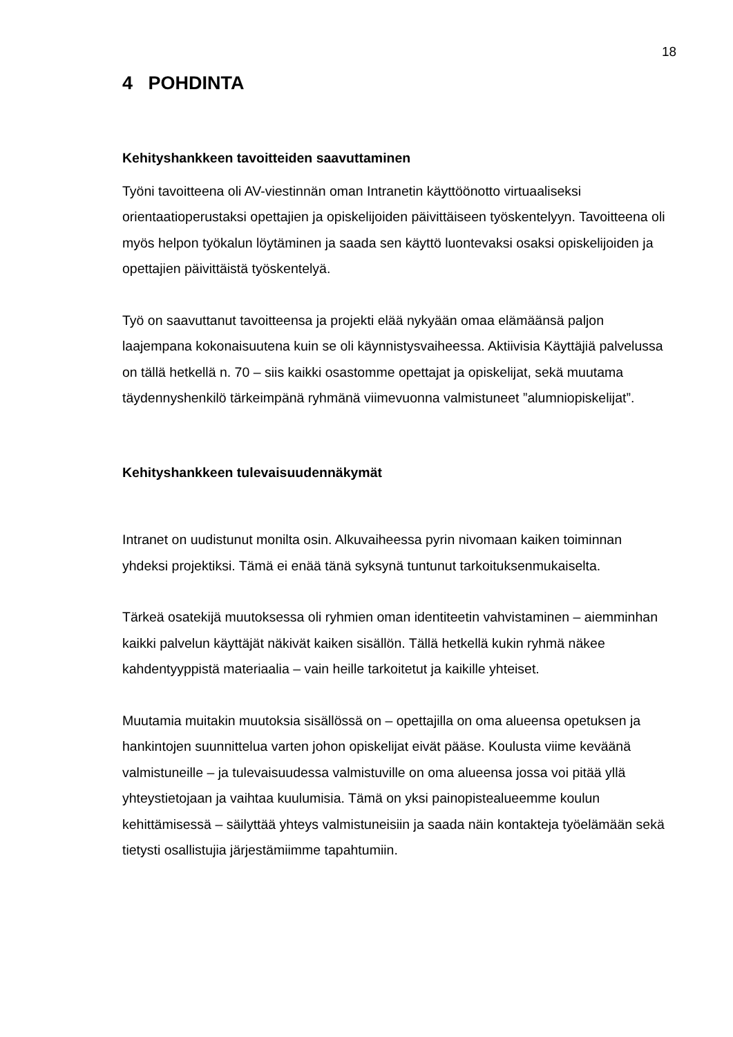18
4 POHDINTA
Kehityshankkeen tavoitteiden saavuttaminen
Työni tavoitteena oli AV-viestinnän oman Intranetin käyttöönotto virtuaaliseksi orientaatioperustaksi opettajien ja opiskelijoiden päivittäiseen työskentelyyn. Tavoitteena oli myös helpon työkalun löytäminen ja saada sen käyttö luontevaksi osaksi opiskelijoiden ja opettajien päivittäistä työskentelyä.
Työ on saavuttanut tavoitteensa ja projekti elää nykyään omaa elämäänsä paljon laajempana kokonaisuutena kuin se oli käynnistysvaiheessa. Aktiivisia Käyttäjiä palvelussa on tällä hetkellä n. 70 – siis kaikki osastomme opettajat ja opiskelijat, sekä muutama täydennyshenkilö tärkeimpänä ryhmänä viimevuonna valmistuneet ”alumniopiskelijat”.
Kehityshankkeen tulevaisuudennäkymät
Intranet on uudistunut monilta osin. Alkuvaiheessa pyrin nivomaan kaiken toiminnan yhdeksi projektiksi. Tämä ei enää tänä syksynä tuntunut tarkoituksenmukaiselta.
Tärkeä osatekijä muutoksessa oli ryhmien oman identiteetin vahvistaminen – aiemminhan kaikki palvelun käyttäjät näkivät kaiken sisällön. Tällä hetkellä kukin ryhmä näkee kahdentyyppistä materiaalia – vain heille tarkoitetut ja kaikille yhteiset.
Muutamia muitakin muutoksia sisällössä on – opettajilla on oma alueensa opetuksen ja hankintojen suunnittelua varten johon opiskelijat eivät pääse. Koulusta viime keväänä valmistuneille – ja tulevaisuudessa valmistuville on oma alueensa jossa voi pitää yllä yhteystietojaan ja vaihtaa kuulumisia. Tämä on yksi painopistealueemme koulun kehittämisessä – säilyttää yhteys valmistuneisiin ja saada näin kontakteja työelämään sekä tietysti osallistujia järjestämiimme tapahtumiin.